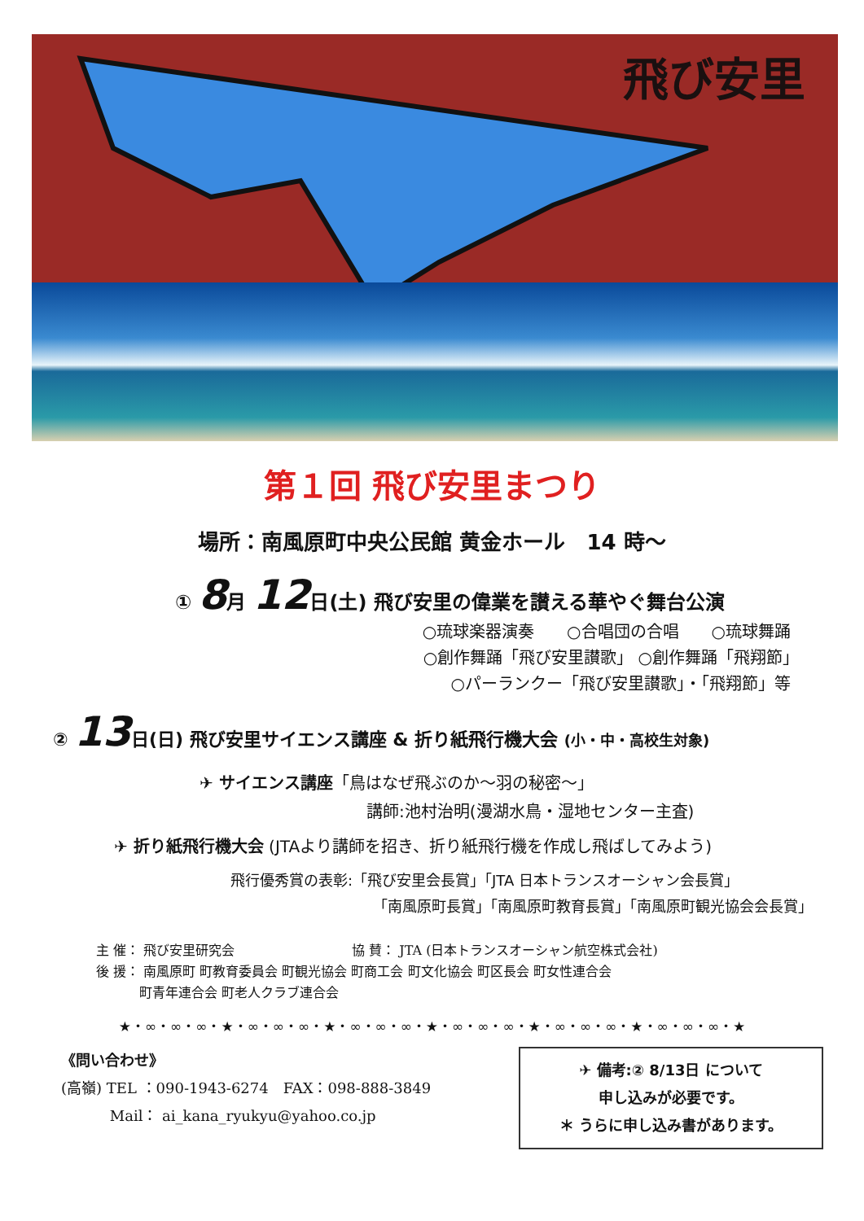飛び安里
第１回 飛び安里まつり
場所：南風原町中央公民館 黄金ホール　14 時～
① 8月 12日(土) 飛び安里の偉業を讃える華やぐ舞台公演
○琉球楽器演奏　　○合唱団の合唱　　○琉球舞踊
○創作舞踊「飛び安里讃歌」 ○創作舞踊「飛翔節」　　　　　　
○パーランクー「飛び安里讃歌」・「飛翔節」等　　　　　　　　　　
② 13日(日) 飛び安里サイエンス講座 & 折り紙飛行機大会 (小・中・高校生対象)
✈ サイエンス講座「鳥はなぜ飛ぶのか～羽の秘密～」
講師:池村治明(漫湖水鳥・湿地センター主査)
✈ 折り紙飛行機大会 (JTAより講師を招き、折り紙飛行機を作成し飛ばしてみよう)
飛行優秀賞の表彰:「飛び安里会長賞」「JTA 日本トランスオーシャン会長賞」
「南風原町長賞」「南風原町教育長賞」「南風原町観光協会会長賞」
主 催： 飛び安里研究会　　　　　　　　　協 賛： JTA (日本トランスオーシャン航空株式会社)
後 援： 南風原町 町教育委員会 町観光協会 町商工会 町文化協会 町区長会 町女性連合会
　　　 町青年連合会 町老人クラブ連合会
★・∞・∞・∞・★・∞・∞・∞・★・∞・∞・∞・★・∞・∞・∞・★・∞・∞・∞・★・∞・∞・∞・★
《問い合わせ》
(高嶺) TEL ：090-1943-6274　FAX：098-888-3849
　　　 Mail： ai_kana_ryukyu@yahoo.co.jp
✈ 備考:② 8/13日 について
申し込みが必要です。
＊ うらに申し込み書があります。